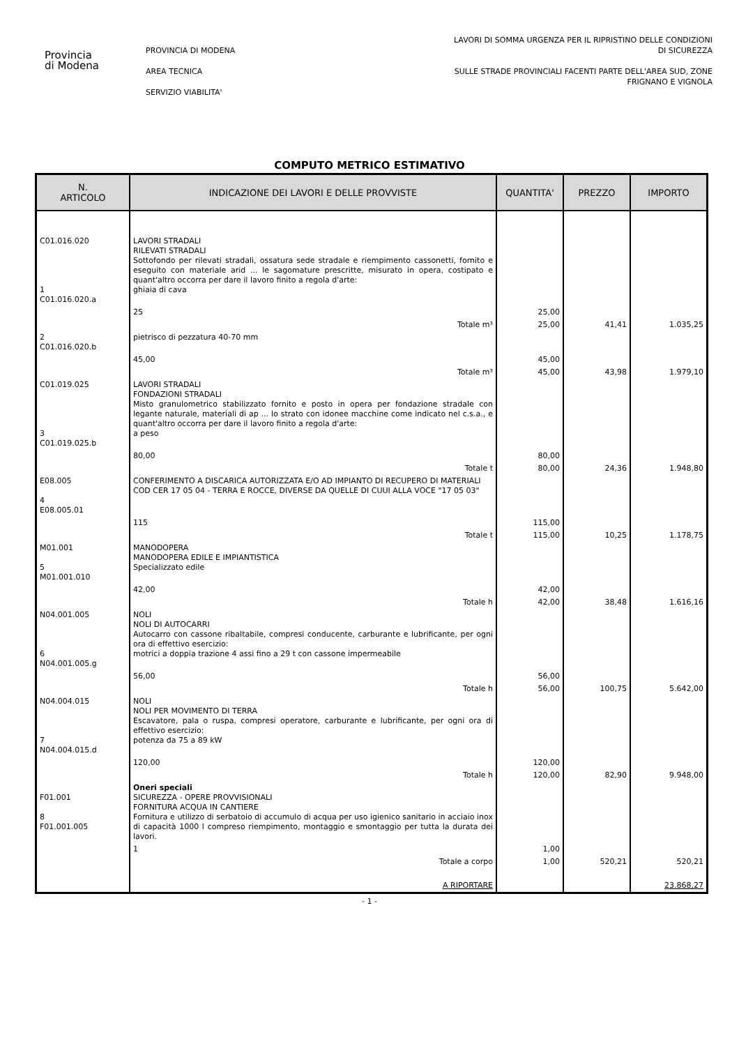Provincia
di Modena
PROVINCIA DI MODENA
AREA TECNICA
SERVIZIO VIABILITA'
LAVORI DI SOMMA URGENZA PER IL RIPRISTINO DELLE CONDIZIONI
DI SICUREZZA
SULLE STRADE PROVINCIALI FACENTI PARTE DELL'AREA SUD, ZONE
FRIGNANO E VIGNOLA
COMPUTO METRICO ESTIMATIVO
| N. ARTICOLO | INDICAZIONE DEI LAVORI E DELLE PROVVISTE | QUANTITA' | PREZZO | IMPORTO |
| --- | --- | --- | --- | --- |
| C01.016.020 1 C01.016.020.a | LAVORI STRADALI RILEVATI STRADALI Sottofondo per rilevati stradali, ossatura sede stradale e riempimento cassonetti, fornito e eseguito con materiale arid ... le sagomature prescritte, misurato in opera, costipato e quant'altro occorra per dare il lavoro finito a regola d'arte: ghiaia di cava | | | |
| | 25 | 25,00 | | |
| | Totale m³ | 25,00 | 41,41 | 1.035,25 |
| 2 C01.016.020.b | pietrisco di pezzatura 40-70 mm | | | |
| | 45,00 | 45,00 | | |
| | Totale m³ | 45,00 | 43,98 | 1.979,10 |
| C01.019.025 3 C01.019.025.b | LAVORI STRADALI FONDAZIONI STRADALI Misto granulometrico stabilizzato fornito e posto in opera per fondazione stradale con legante naturale, materiali di ap ... lo strato con idonee macchine come indicato nel c.s.a., e quant'altro occorra per dare il lavoro finito a regola d'arte: a peso | | | |
| | 80,00 | 80,00 | | |
| | Totale t | 80,00 | 24,36 | 1.948,80 |
| E08.005 4 E08.005.01 | CONFERIMENTO A DISCARICA AUTORIZZATA E/O AD IMPIANTO DI RECUPERO DI MATERIALI COD CER 17 05 04 - TERRA E ROCCE, DIVERSE DA QUELLE DI CUUI ALLA VOCE "17 05 03" | | | |
| | 115 | 115,00 | | |
| | Totale t | 115,00 | 10,25 | 1.178,75 |
| M01.001 5 M01.001.010 | MANODOPERA MANODOPERA EDILE E IMPIANTISTICA Specializzato edile | | | |
| | 42,00 | 42,00 | | |
| | Totale h | 42,00 | 38,48 | 1.616,16 |
| N04.001.005 6 N04.001.005.g | NOLI NOLI DI AUTOCARRI Autocarro con cassone ribaltabile, compresi conducente, carburante e lubrificante, per ogni ora di effettivo esercizio: motrici a doppia trazione 4 assi fino a 29 t con cassone impermeabile | | | |
| | 56,00 | 56,00 | | |
| | Totale h | 56,00 | 100,75 | 5.642,00 |
| N04.004.015 7 N04.004.015.d | NOLI NOLI PER MOVIMENTO DI TERRA Escavatore, pala o ruspa, compresi operatore, carburante e lubrificante, per ogni ora di effettivo esercizio: potenza da 75 a 89 kW | | | |
| | 120,00 | 120,00 | | |
| | Totale h | 120,00 | 82,90 | 9.948,00 |
| F01.001 8 F01.001.005 | Oneri speciali SICUREZZA - OPERE PROVVISIONALI FORNITURA ACQUA IN CANTIERE Fornitura e utilizzo di serbatoio di accumulo di acqua per uso igienico sanitario in acciaio inox di capacità 1000 l compreso riempimento, montaggio e smontaggio per tutta la durata dei lavori. | | | |
| | 1 | 1,00 | | |
| | Totale a corpo | 1,00 | 520,21 | 520,21 |
| | A RIPORTARE | | | 23.868,27 |
- 1 -